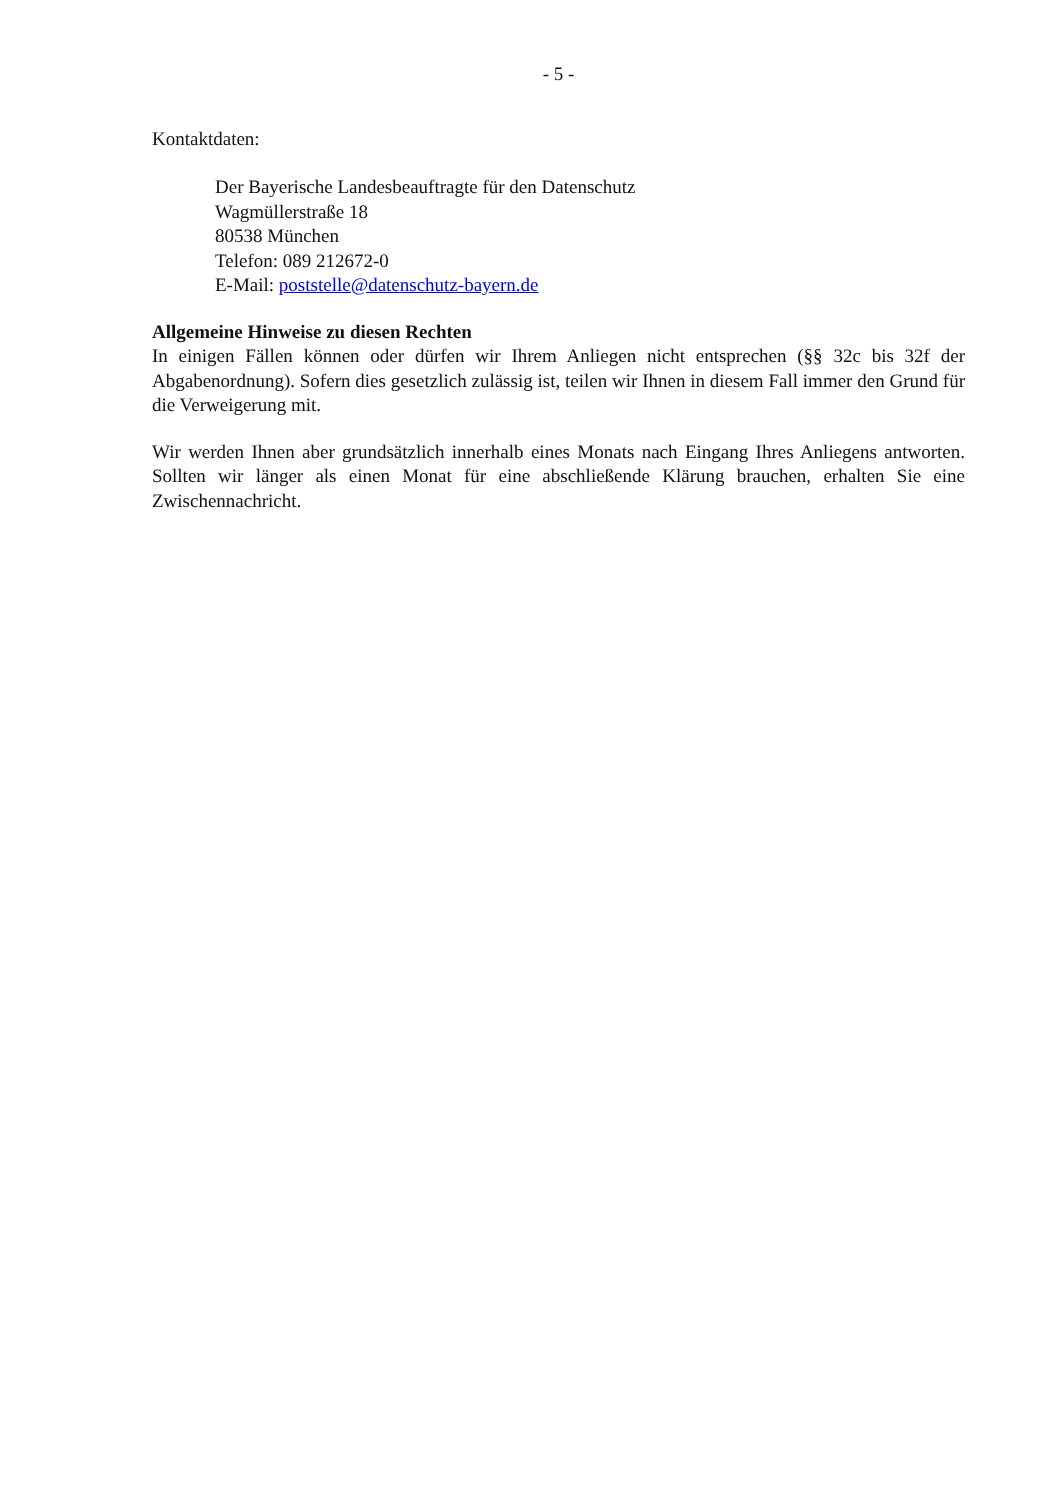- 5 -
Kontaktdaten:
Der Bayerische Landesbeauftragte für den Datenschutz
Wagmüllerstraße 18
80538 München
Telefon: 089 212672-0
E-Mail: poststelle@datenschutz-bayern.de
Allgemeine Hinweise zu diesen Rechten
In einigen Fällen können oder dürfen wir Ihrem Anliegen nicht entsprechen (§§ 32c bis 32f der Abgabenordnung). Sofern dies gesetzlich zulässig ist, teilen wir Ihnen in diesem Fall immer den Grund für die Verweigerung mit.
Wir werden Ihnen aber grundsätzlich innerhalb eines Monats nach Eingang Ihres Anliegens antworten. Sollten wir länger als einen Monat für eine abschließende Klärung brauchen, erhalten Sie eine Zwischennachricht.